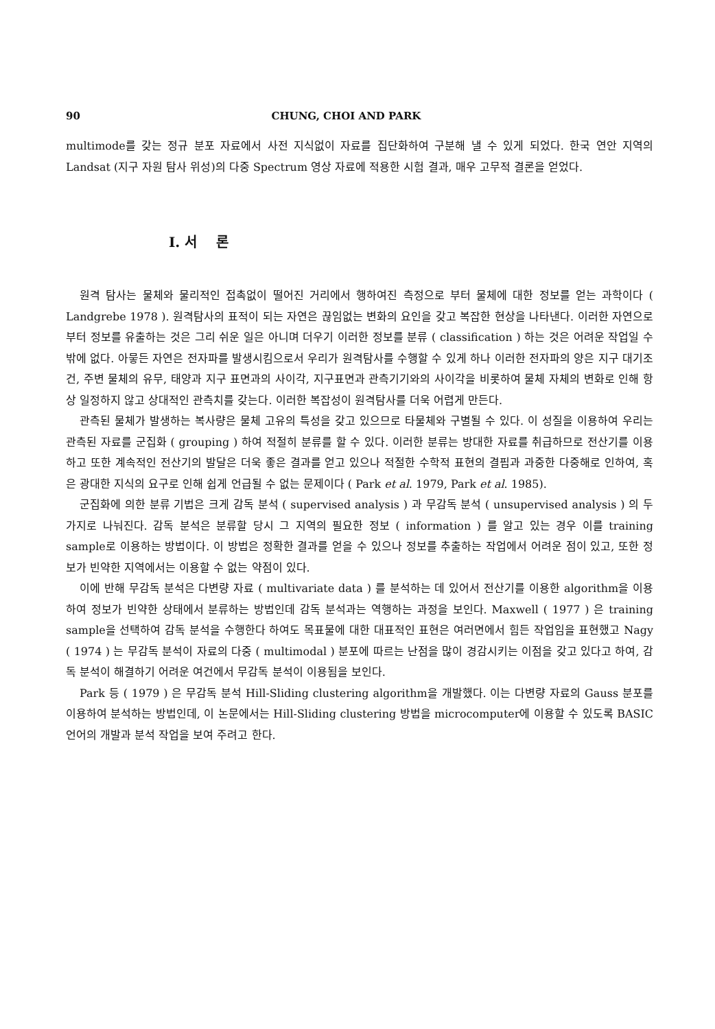90 CHUNG, CHOI AND PARK
multimode를 갖는 정규 분포 자료에서 사전 지식없이 자료를 집단화하여 구분해 낼 수 있게 되었다. 한국 연안 지역의 Landsat (지구 자원 탐사 위성)의 다중 Spectrum 영상 자료에 적용한 시험 결과, 매우 고무적 결론을 얻었다.
I. 서 론
원격 탐사는 물체와 물리적인 접촉없이 떨어진 거리에서 행하여진 측정으로 부터 물체에 대한 정보를 얻는 과학이다 ( Landgrebe 1978 ). 원격탐사의 표적이 되는 자연은 끊임없는 변화의 요인을 갖고 복잡한 현상을 나타낸다. 이러한 자연으로부터 정보를 유출하는 것은 그리 쉬운 일은 아니며 더우기 이러한 정보를 분류 ( classification ) 하는 것은 어려운 작업일 수 밖에 없다. 아뭏든 자연은 전자파를 발생시킴으로서 우리가 원격탐사를 수행할 수 있게 하나 이러한 전자파의 양은 지구 대기조건, 주변 물체의 유무, 태양과 지구 표면과의 사이각, 지구표면과 관측기기와의 사이각을 비롯하여 물체 자체의 변화로 인해 항상 일정하지 않고 상대적인 관측치를 갖는다. 이러한 복잡성이 원격탐사를 더욱 어렵게 만든다.
관측된 물체가 발생하는 복사량은 물체 고유의 특성을 갖고 있으므로 타물체와 구별될 수 있다. 이 성질을 이용하여 우리는 관측된 자료를 군집화 ( grouping ) 하여 적절히 분류를 할 수 있다. 이러한 분류는 방대한 자료를 취급하므로 전산기를 이용하고 또한 계속적인 전산기의 발달은 더욱 좋은 결과를 얻고 있으나 적절한 수학적 표현의 결핍과 과중한 다중해로 인하여, 혹은 광대한 지식의 요구로 인해 쉽게 언급될 수 없는 문제이다 ( Park et al. 1979, Park et al. 1985).
군집화에 의한 분류 기법은 크게 감독 분석 ( supervised analysis ) 과 무감독 분석 ( unsupervised analysis ) 의 두 가지로 나눠진다. 감독 분석은 분류할 당시 그 지역의 필요한 정보 ( information ) 를 알고 있는 경우 이를 training sample로 이용하는 방법이다. 이 방법은 정확한 결과를 얻을 수 있으나 정보를 추출하는 작업에서 어려운 점이 있고, 또한 정보가 빈약한 지역에서는 이용할 수 없는 약점이 있다.
이에 반해 무감독 분석은 다변량 자료 ( multivariate data ) 를 분석하는 데 있어서 전산기를 이용한 algorithm을 이용하여 정보가 빈약한 상태에서 분류하는 방법인데 감독 분석과는 역행하는 과정을 보인다. Maxwell ( 1977 ) 은 training sample을 선택하여 감독 분석을 수행한다 하여도 목표물에 대한 대표적인 표현은 여러면에서 힘든 작업임을 표현했고 Nagy ( 1974 ) 는 무감독 분석이 자료의 다중 ( multimodal ) 분포에 따르는 난점을 많이 경감시키는 이점을 갖고 있다고 하여, 감독 분석이 해결하기 어려운 여건에서 무감독 분석이 이용됨을 보인다.
Park 등 ( 1979 ) 은 무감독 분석 Hill-Sliding clustering algorithm을 개발했다. 이는 다변량 자료의 Gauss 분포를 이용하여 분석하는 방법인데, 이 논문에서는 Hill-Sliding clustering 방법을 microcomputer에 이용할 수 있도록 BASIC 언어의 개발과 분석 작업을 보여 주려고 한다.